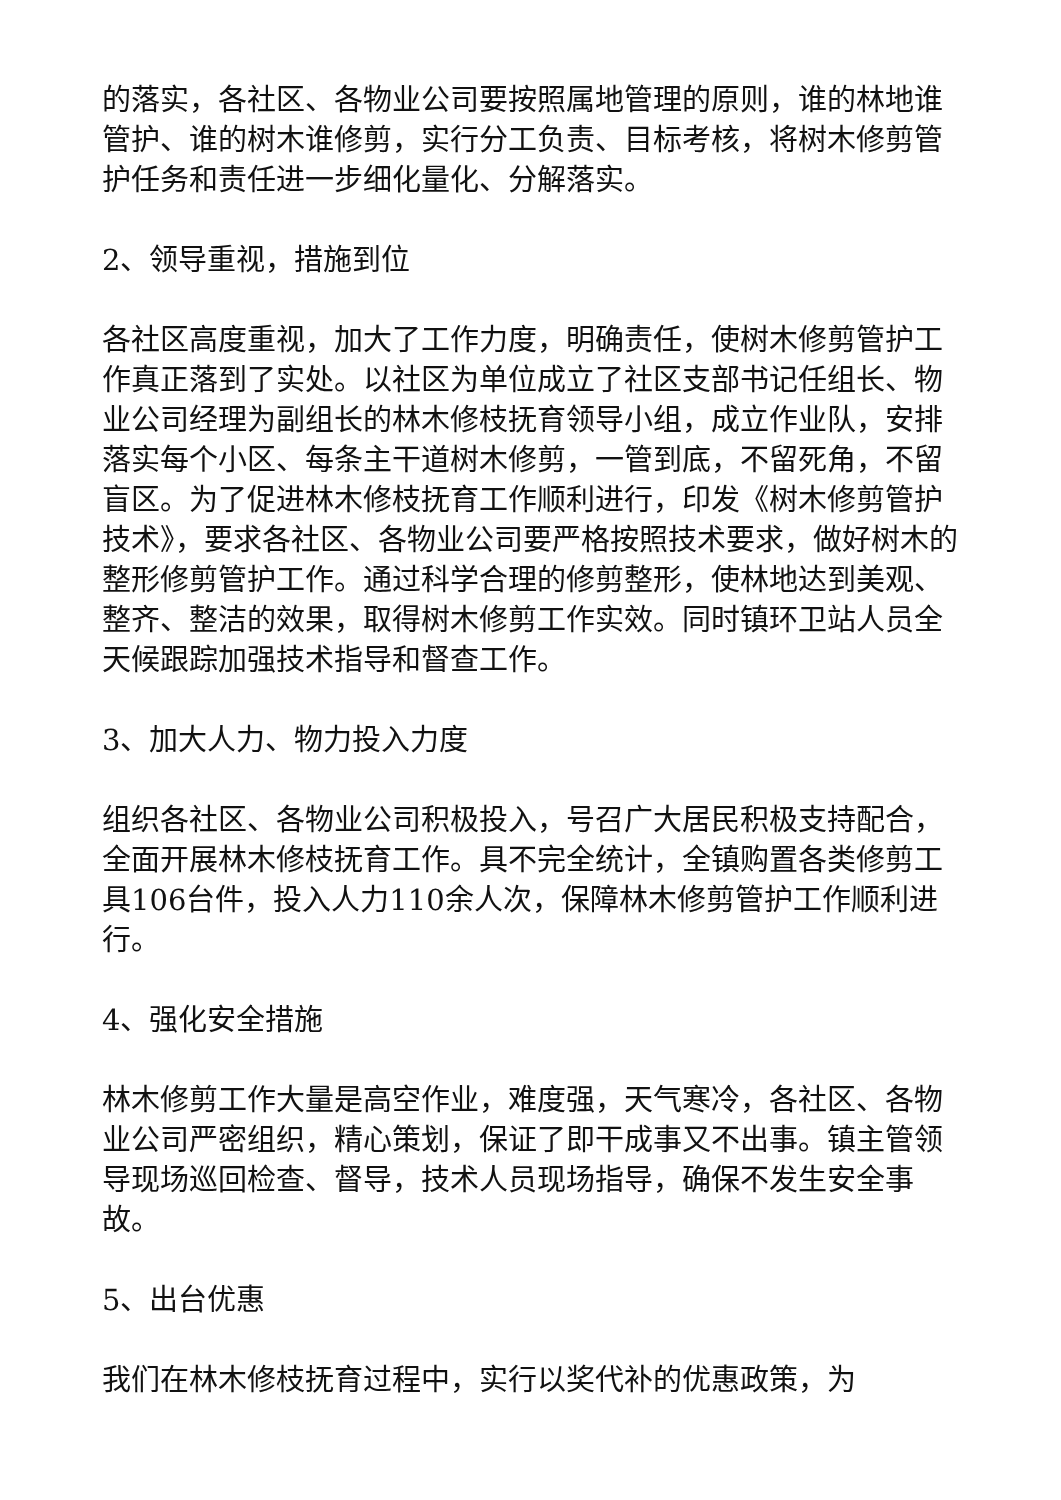的落实，各社区、各物业公司要按照属地管理的原则，谁的林地谁管护、谁的树木谁修剪，实行分工负责、目标考核，将树木修剪管护任务和责任进一步细化量化、分解落实。
2、领导重视，措施到位
各社区高度重视，加大了工作力度，明确责任，使树木修剪管护工作真正落到了实处。以社区为单位成立了社区支部书记任组长、物业公司经理为副组长的林木修枝抚育领导小组，成立作业队，安排落实每个小区、每条主干道树木修剪，一管到底，不留死角，不留盲区。为了促进林木修枝抚育工作顺利进行，印发《树木修剪管护技术》，要求各社区、各物业公司要严格按照技术要求，做好树木的整形修剪管护工作。通过科学合理的修剪整形，使林地达到美观、整齐、整洁的效果，取得树木修剪工作实效。同时镇环卫站人员全天候跟踪加强技术指导和督查工作。
3、加大人力、物力投入力度
组织各社区、各物业公司积极投入，号召广大居民积极支持配合，全面开展林木修枝抚育工作。具不完全统计，全镇购置各类修剪工具106台件，投入人力110余人次，保障林木修剪管护工作顺利进行。
4、强化安全措施
林木修剪工作大量是高空作业，难度强，天气寒冷，各社区、各物业公司严密组织，精心策划，保证了即干成事又不出事。镇主管领导现场巡回检查、督导，技术人员现场指导，确保不发生安全事故。
5、出台优惠
我们在林木修枝抚育过程中，实行以奖代补的优惠政策，为